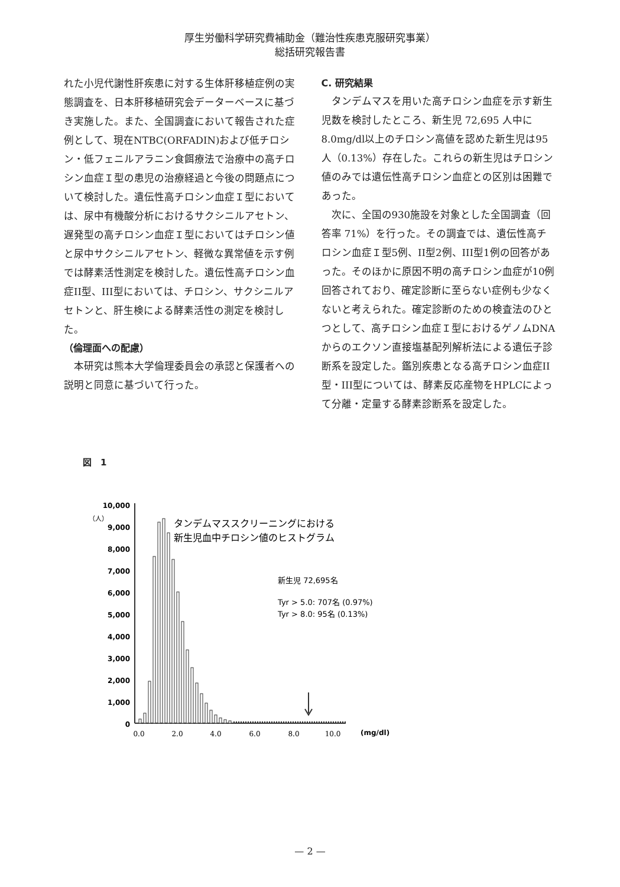厚生労働科学研究費補助金（難治性疾患克服研究事業）
総括研究報告書
れた小児代謝性肝疾患に対する生体肝移植症例の実態調査を、日本肝移植研究会データーベースに基づき実施した。また、全国調査において報告された症例として、現在NTBC(ORFADIN)および低チロシン・低フェニルアラニン食餌療法で治療中の高チロシン血症Ｉ型の患児の治療経過と今後の問題点について検討した。遺伝性高チロシン血症Ｉ型においては、尿中有機酸分析におけるサクシニルアセトン、遅発型の高チロシン血症Ｉ型においてはチロシン値と尿中サクシニルアセトン、軽微な異常値を示す例では酵素活性測定を検討した。遺伝性高チロシン血症II型、III型においては、チロシン、サクシニルアセトンと、肝生検による酵素活性の測定を検討した。
（倫理面への配慮）
　本研究は熊本大学倫理委員会の承認と保護者への説明と同意に基づいて行った。
C. 研究結果
　タンデムマスを用いた高チロシン血症を示す新生児数を検討したところ、新生児 72,695 人中に8.0mg/dl以上のチロシン高値を認めた新生児は95人（0.13%）存在した。これらの新生児はチロシン値のみでは遺伝性高チロシン血症との区別は困難であった。
　次に、全国の930施設を対象とした全国調査（回答率 71%）を行った。その調査では、遺伝性高チロシン血症Ｉ型5例、II型2例、III型1例の回答があった。そのほかに原因不明の高チロシン血症が10例回答されており、確定診断に至らない症例も少なくないと考えられた。確定診断のための検査法のひとつとして、高チロシン血症Ｉ型におけるゲノムDNAからのエクソン直接塩基配列解析法による遺伝子診断系を設定した。鑑別疾患となる高チロシン血症II型・III型については、酵素反応産物をHPLCによって分離・定量する酵素診断系を設定した。
図　1
10,000
9,000
8,000
7,000
6,000
5,000
4,000
3,000
2,000
1,000
0
（人）
0.0
2.0
4.0
6.0
8.0
10.0
(mg/dl)
タンデムマススクリーニングにおける
新生児血中チロシン値のヒストグラム
新生児 72,695名
Tyr > 5.0: 707名 (0.97%)
Tyr > 8.0: 95名 (0.13%)
— 2 —